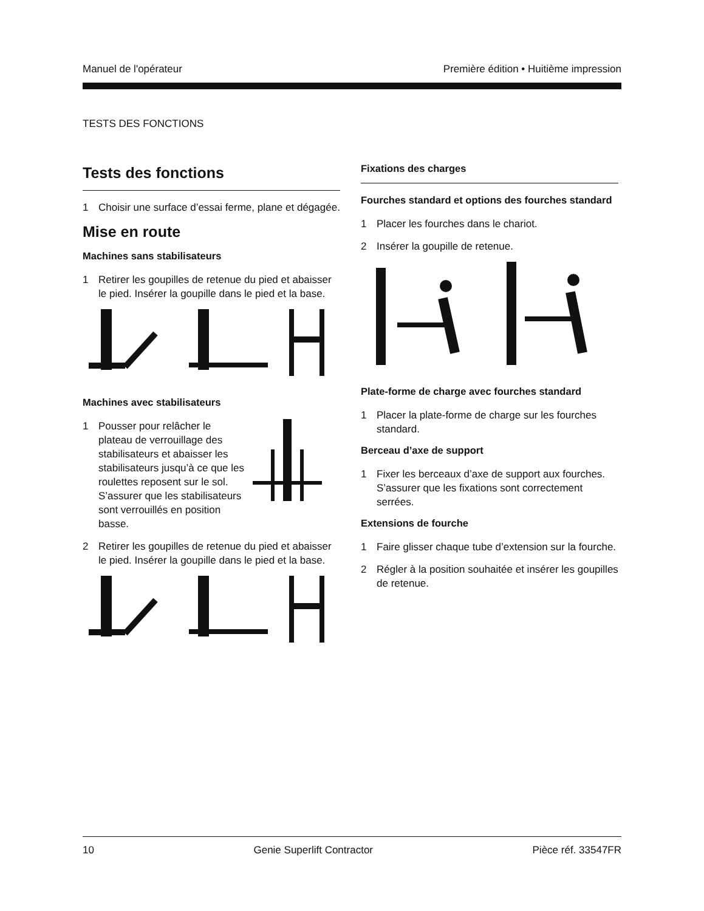Manuel de l'opérateur Première édition • Huitième impression
TESTS DES FONCTIONS
Tests des fonctions
1 Choisir une surface d’essai ferme, plane et dégagée.
Mise en route
Machines sans stabilisateurs
1 Retirer les goupilles de retenue du pied et abaisser le pied. Insérer la goupille dans le pied et la base.
Machines avec stabilisateurs
1 Pousser pour relâcher le plateau de verrouillage des stabilisateurs et abaisser les stabilisateurs jusqu’à ce que les roulettes reposent sur le sol. S’assurer que les stabilisateurs sont verrouillés en position basse.
2 Retirer les goupilles de retenue du pied et abaisser le pied. Insérer la goupille dans le pied et la base.
Fixations des charges
Fourches standard et options des fourches standard
1 Placer les fourches dans le chariot.
2 Insérer la goupille de retenue.
Plate-forme de charge avec fourches standard
1 Placer la plate-forme de charge sur les fourches standard.
Berceau d’axe de support
1 Fixer les berceaux d’axe de support aux fourches. S’assurer que les fixations sont correctement serrées.
Extensions de fourche
1 Faire glisser chaque tube d’extension sur la fourche.
2 Régler à la position souhaitée et insérer les goupilles de retenue.
10 Genie Superlift Contractor Pièce réf. 33547FR